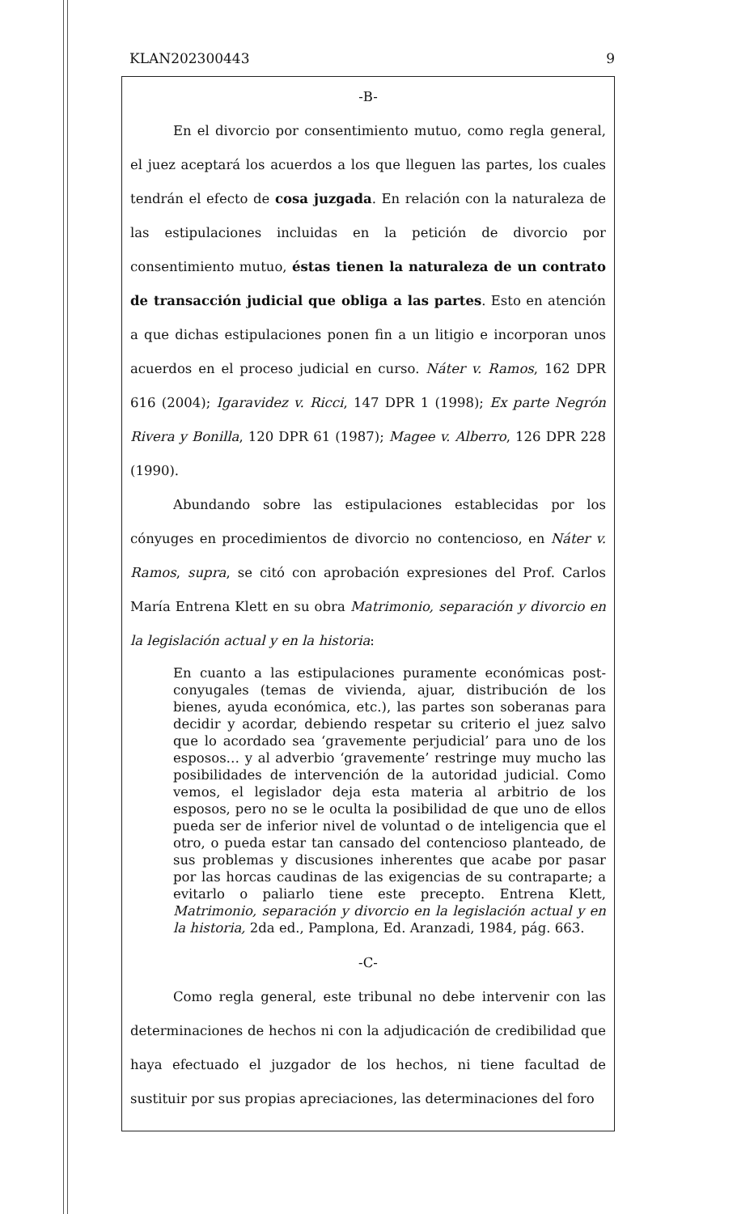KLAN202300443 9
-B-
En el divorcio por consentimiento mutuo, como regla general, el juez aceptará los acuerdos a los que lleguen las partes, los cuales tendrán el efecto de cosa juzgada. En relación con la naturaleza de las estipulaciones incluidas en la petición de divorcio por consentimiento mutuo, éstas tienen la naturaleza de un contrato de transacción judicial que obliga a las partes. Esto en atención a que dichas estipulaciones ponen fin a un litigio e incorporan unos acuerdos en el proceso judicial en curso. Náter v. Ramos, 162 DPR 616 (2004); Igaravidez v. Ricci, 147 DPR 1 (1998); Ex parte Negrón Rivera y Bonilla, 120 DPR 61 (1987); Magee v. Alberro, 126 DPR 228 (1990).
Abundando sobre las estipulaciones establecidas por los cónyuges en procedimientos de divorcio no contencioso, en Náter v. Ramos, supra, se citó con aprobación expresiones del Prof. Carlos María Entrena Klett en su obra Matrimonio, separación y divorcio en la legislación actual y en la historia:
En cuanto a las estipulaciones puramente económicas post-conyugales (temas de vivienda, ajuar, distribución de los bienes, ayuda económica, etc.), las partes son soberanas para decidir y acordar, debiendo respetar su criterio el juez salvo que lo acordado sea ‘gravemente perjudicial’ para uno de los esposos… y al adverbio ‘gravemente’ restringe muy mucho las posibilidades de intervención de la autoridad judicial. Como vemos, el legislador deja esta materia al arbitrio de los esposos, pero no se le oculta la posibilidad de que uno de ellos pueda ser de inferior nivel de voluntad o de inteligencia que el otro, o pueda estar tan cansado del contencioso planteado, de sus problemas y discusiones inherentes que acabe por pasar por las horcas caudinas de las exigencias de su contraparte; a evitarlo o paliarlo tiene este precepto. Entrena Klett, Matrimonio, separación y divorcio en la legislación actual y en la historia, 2da ed., Pamplona, Ed. Aranzadi, 1984, pág. 663.
-C-
Como regla general, este tribunal no debe intervenir con las determinaciones de hechos ni con la adjudicación de credibilidad que haya efectuado el juzgador de los hechos, ni tiene facultad de sustituir por sus propias apreciaciones, las determinaciones del foro